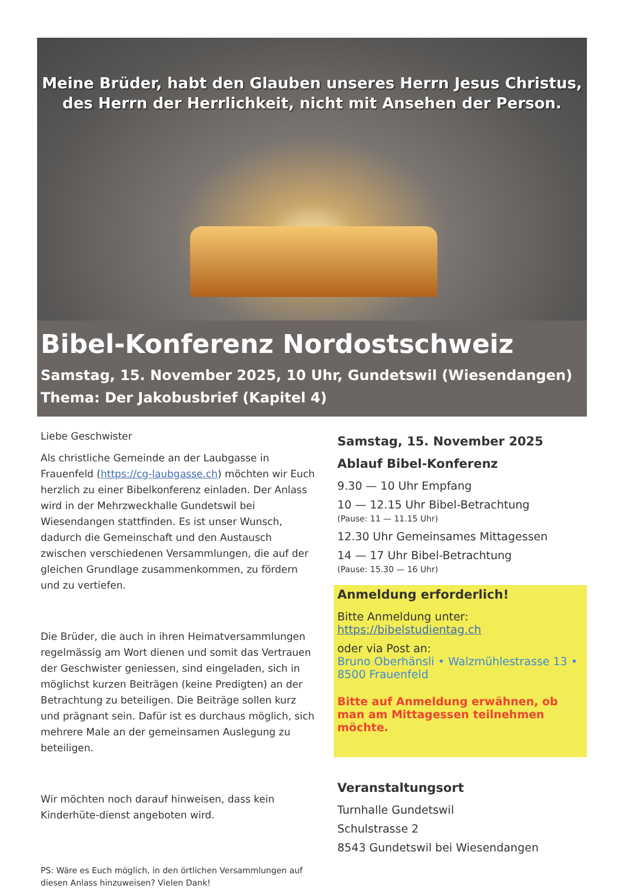Meine Brüder, habt den Glauben unseres Herrn Jesus Christus,
des Herrn der Herrlichkeit, nicht mit Ansehen der Person.
Bibel-Konferenz Nordostschweiz
Samstag, 15. November 2025, 10 Uhr, Gundetswil (Wiesendangen)
Thema: Der Jakobusbrief (Kapitel 4)
Liebe Geschwister
Als christliche Gemeinde an der Laubgasse in Frauenfeld (https://cg-laubgasse.ch) möchten wir Euch herzlich zu einer Bibelkonferenz einladen. Der Anlass wird in der Mehrzweckhalle Gundetswil bei Wiesendangen stattfinden. Es ist unser Wunsch, dadurch die Gemeinschaft und den Austausch zwischen verschiedenen Versammlungen, die auf der gleichen Grundlage zusammenkommen, zu fördern und zu vertiefen.
Die Brüder, die auch in ihren Heimatversammlungen regelmässig am Wort dienen und somit das Vertrauen der Geschwister geniessen, sind eingeladen, sich in möglichst kurzen Beiträgen (keine Predigten) an der Betrachtung zu beteiligen. Die Beiträge sollen kurz und prägnant sein. Dafür ist es durchaus möglich, sich mehrere Male an der gemeinsamen Auslegung zu beteiligen.
Wir möchten noch darauf hinweisen, dass kein Kinderhüte-dienst angeboten wird.
PS: Wäre es Euch möglich, in den örtlichen Versammlungen auf diesen Anlass hinzuweisen? Vielen Dank!
Samstag, 15. November 2025
Ablauf Bibel-Konferenz
9.30 — 10 Uhr Empfang
10 — 12.15 Uhr Bibel-Betrachtung
(Pause: 11 — 11.15 Uhr)
12.30 Uhr Gemeinsames Mittagessen
14 — 17 Uhr Bibel-Betrachtung
(Pause: 15.30 — 16 Uhr)
Anmeldung erforderlich!
Bitte Anmeldung unter:
https://bibelstudientag.ch
oder via Post an:
Bruno Oberhänsli • Walzmühlestrasse 13 • 8500 Frauenfeld
Bitte auf Anmeldung erwähnen, ob man am Mittagessen teilnehmen möchte.
Veranstaltungsort
Turnhalle Gundetswil
Schulstrasse 2
8543 Gundetswil bei Wiesendangen